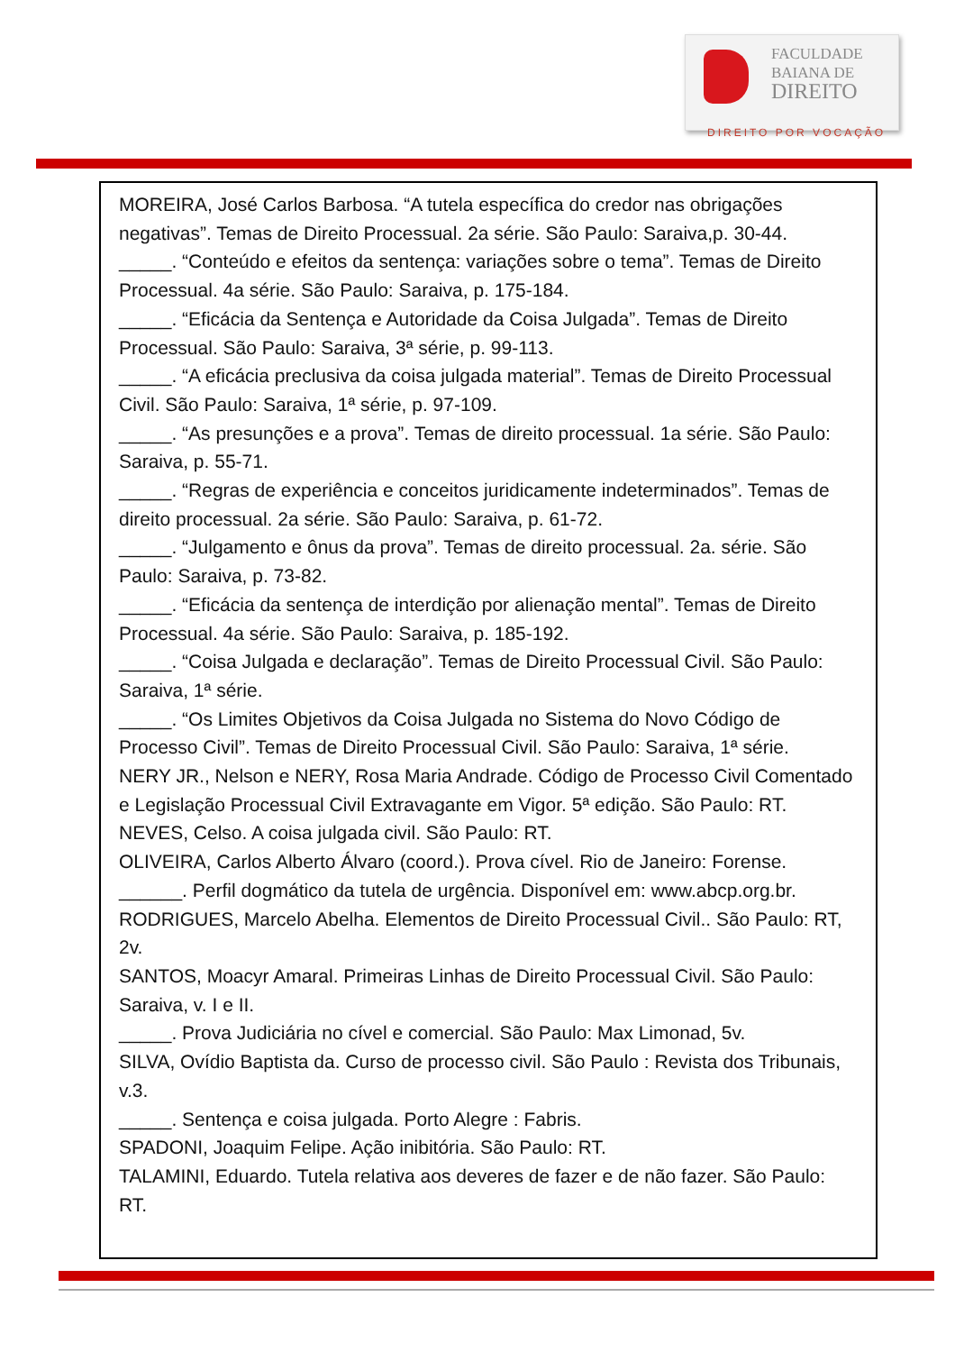FACULDADE
BAIANA DE
DIREITO
DIREITO POR VOCAÇÃO
MOREIRA, José Carlos Barbosa. “A tutela específica do credor nas obrigações negativas”. Temas de Direito Processual. 2a série. São Paulo: Saraiva,p. 30-44.
_____. “Conteúdo e efeitos da sentença: variações sobre o tema”. Temas de Direito Processual. 4a série. São Paulo: Saraiva, p. 175-184.
_____. “Eficácia da Sentença e Autoridade da Coisa Julgada”. Temas de Direito Processual. São Paulo: Saraiva, 3ª série, p. 99-113.
_____. “A eficácia preclusiva da coisa julgada material”. Temas de Direito Processual Civil. São Paulo: Saraiva, 1ª série, p. 97-109.
_____. “As presunções e a prova”. Temas de direito processual. 1a série. São Paulo: Saraiva, p. 55-71.
_____. “Regras de experiência e conceitos juridicamente indeterminados”. Temas de direito processual. 2a série. São Paulo: Saraiva, p. 61-72.
_____. “Julgamento e ônus da prova”. Temas de direito processual. 2a. série. São Paulo: Saraiva, p. 73-82.
_____. “Eficácia da sentença de interdição por alienação mental”. Temas de Direito Processual. 4a série. São Paulo: Saraiva, p. 185-192.
_____. “Coisa Julgada e declaração”. Temas de Direito Processual Civil. São Paulo: Saraiva, 1ª série.
_____. “Os Limites Objetivos da Coisa Julgada no Sistema do Novo Código de Processo Civil”. Temas de Direito Processual Civil. São Paulo: Saraiva, 1ª série.
NERY JR., Nelson e NERY, Rosa Maria Andrade. Código de Processo Civil Comentado e Legislação Processual Civil Extravagante em Vigor. 5ª edição. São Paulo: RT. NEVES, Celso. A coisa julgada civil. São Paulo: RT.
OLIVEIRA, Carlos Alberto Álvaro (coord.). Prova cível. Rio de Janeiro: Forense.
______. Perfil dogmático da tutela de urgência. Disponível em: www.abcp.org.br.
RODRIGUES, Marcelo Abelha. Elementos de Direito Processual Civil.. São Paulo: RT, 2v.
SANTOS, Moacyr Amaral. Primeiras Linhas de Direito Processual Civil. São Paulo: Saraiva, v. I e II.
_____. Prova Judiciária no cível e comercial. São Paulo: Max Limonad, 5v.
SILVA, Ovídio Baptista da. Curso de processo civil. São Paulo : Revista dos Tribunais, v.3.
_____. Sentença e coisa julgada. Porto Alegre : Fabris.
SPADONI, Joaquim Felipe. Ação inibitória. São Paulo: RT.
TALAMINI, Eduardo. Tutela relativa aos deveres de fazer e de não fazer. São Paulo: RT.